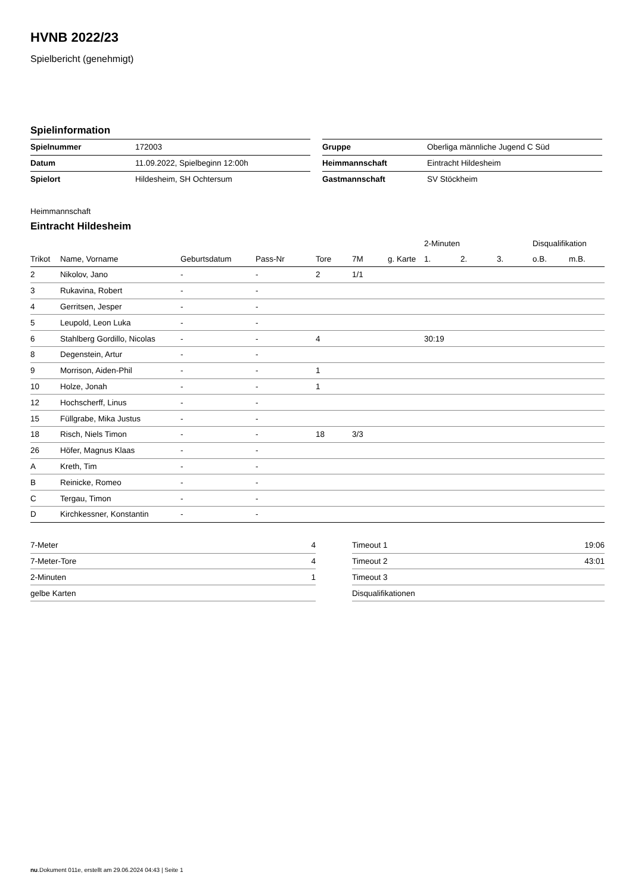HVNB 2022/23
Spielbericht (genehmigt)
Spielinformation
| Spielnummer | 172003 |
| Datum | 11.09.2022, Spielbeginn 12:00h |
| Spielort | Hildesheim, SH Ochtersum |
| Gruppe | Oberliga männliche Jugend C Süd |
| Heimmannschaft | Eintracht Hildesheim |
| Gastmannschaft | SV Stöckheim |
Heimmannschaft
Eintracht Hildesheim
| | | | | | | | 2-Minuten | | | Disqualifikation | |
| --- | --- | --- | --- | --- | --- | --- | --- | --- | --- | --- | --- |
| Trikot | Name, Vorname | Geburtsdatum | Pass-Nr | Tore | 7M | g. Karte | 1. | 2. | 3. | o.B. | m.B. |
| 2 | Nikolov, Jano | - | - | 2 | 1/1 | | | | | | |
| 3 | Rukavina, Robert | - | - | | | | | | | | |
| 4 | Gerritsen, Jesper | - | - | | | | | | | | |
| 5 | Leupold, Leon Luka | - | - | | | | | | | | |
| 6 | Stahlberg Gordillo, Nicolas | - | - | 4 | | | 30:19 | | | | |
| 8 | Degenstein, Artur | - | - | | | | | | | | |
| 9 | Morrison, Aiden-Phil | - | - | 1 | | | | | | | |
| 10 | Holze, Jonah | - | - | 1 | | | | | | | |
| 12 | Hochscherff, Linus | - | - | | | | | | | | |
| 15 | Füllgrabe, Mika Justus | - | - | | | | | | | | |
| 18 | Risch, Niels Timon | - | - | 18 | 3/3 | | | | | | |
| 26 | Höfer, Magnus Klaas | - | - | | | | | | | | |
| A | Kreth, Tim | - | - | | | | | | | | |
| B | Reinicke, Romeo | - | - | | | | | | | | |
| C | Tergau, Timon | - | - | | | | | | | | |
| D | Kirchkessner, Konstantin | - | - | | | | | | | | |
| 7-Meter | 4 |
| 7-Meter-Tore | 4 |
| 2-Minuten | 1 |
| gelbe Karten | |
| Timeout 1 | 19:06 |
| Timeout 2 | 43:01 |
| Timeout 3 | |
| Disqualifikationen | |
nu.Dokument 011e, erstellt am 29.06.2024 04:43 | Seite 1